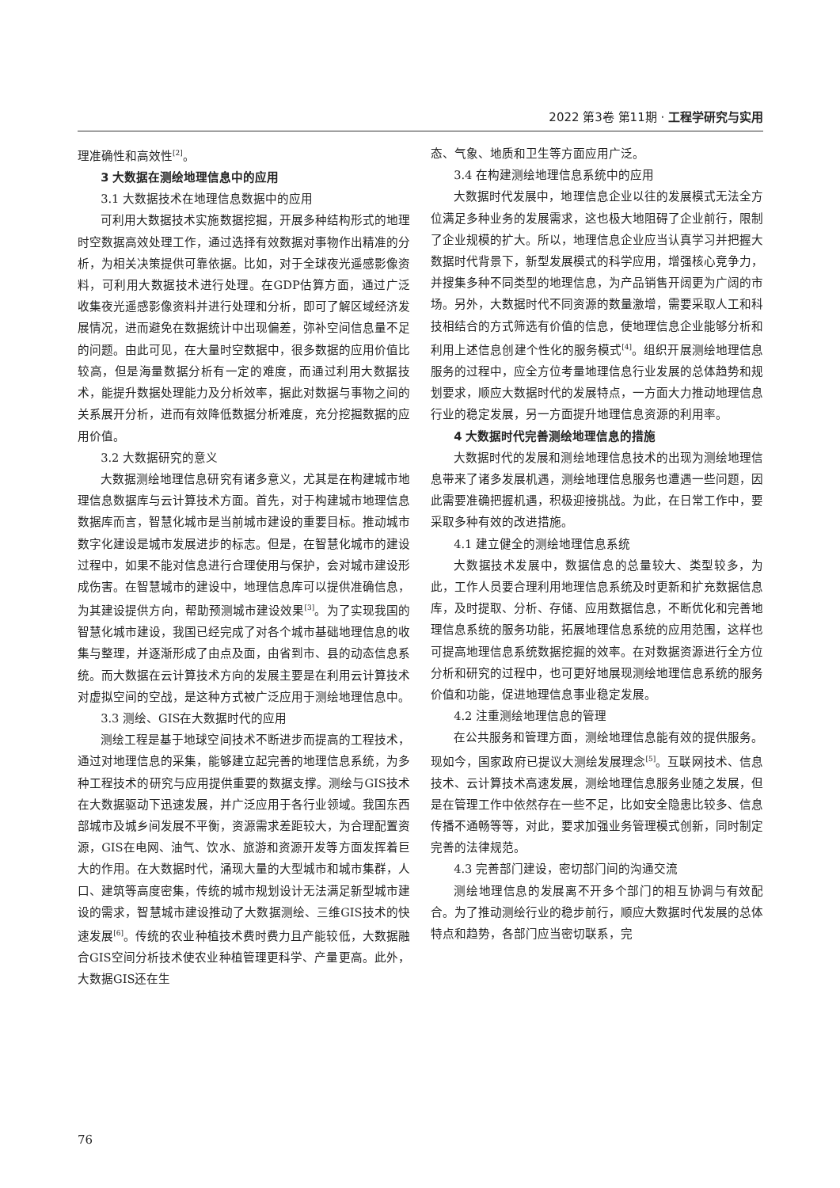2022 第3卷 第11期 · 工程学研究与实用
理准确性和高效性<sup>[2]</sup>。
3 大数据在测绘地理信息中的应用
3.1 大数据技术在地理信息数据中的应用
可利用大数据技术实施数据挖掘，开展多种结构形式的地理时空数据高效处理工作，通过选择有效数据对事物作出精准的分析，为相关决策提供可靠依据。比如，对于全球夜光遥感影像资料，可利用大数据技术进行处理。在GDP估算方面，通过广泛收集夜光遥感影像资料并进行处理和分析，即可了解区域经济发展情况，进而避免在数据统计中出现偏差，弥补空间信息量不足的问题。由此可见，在大量时空数据中，很多数据的应用价值比较高，但是海量数据分析有一定的难度，而通过利用大数据技术，能提升数据处理能力及分析效率，据此对数据与事物之间的关系展开分析，进而有效降低数据分析难度，充分挖掘数据的应用价值。
3.2 大数据研究的意义
大数据测绘地理信息研究有诸多意义，尤其是在构建城市地理信息数据库与云计算技术方面。首先，对于构建城市地理信息数据库而言，智慧化城市是当前城市建设的重要目标。推动城市数字化建设是城市发展进步的标志。但是，在智慧化城市的建设过程中，如果不能对信息进行合理使用与保护，会对城市建设形成伤害。在智慧城市的建设中，地理信息库可以提供准确信息，为其建设提供方向，帮助预测城市建设效果<sup>[3]</sup>。为了实现我国的智慧化城市建设，我国已经完成了对各个城市基础地理信息的收集与整理，并逐渐形成了由点及面，由省到市、县的动态信息系统。而大数据在云计算技术方向的发展主要是在利用云计算技术对虚拟空间的空战，是这种方式被广泛应用于测绘地理信息中。
3.3 测绘、GIS在大数据时代的应用
测绘工程是基于地球空间技术不断进步而提高的工程技术，通过对地理信息的采集，能够建立起完善的地理信息系统，为多种工程技术的研究与应用提供重要的数据支撑。测绘与GIS技术在大数据驱动下迅速发展，并广泛应用于各行业领域。我国东西部城市及城乡间发展不平衡，资源需求差距较大，为合理配置资源，GIS在电网、油气、饮水、旅游和资源开发等方面发挥着巨大的作用。在大数据时代，涌现大量的大型城市和城市集群，人口、建筑等高度密集，传统的城市规划设计无法满足新型城市建设的需求，智慧城市建设推动了大数据测绘、三维GIS技术的快速发展<sup>[6]</sup>。传统的农业种植技术费时费力且产能较低，大数据融合GIS空间分析技术使农业种植管理更科学、产量更高。此外，大数据GIS还在生
态、气象、地质和卫生等方面应用广泛。
3.4 在构建测绘地理信息系统中的应用
大数据时代发展中，地理信息企业以往的发展模式无法全方位满足多种业务的发展需求，这也极大地阻碍了企业前行，限制了企业规模的扩大。所以，地理信息企业应当认真学习并把握大数据时代背景下，新型发展模式的科学应用，增强核心竞争力，并搜集多种不同类型的地理信息，为产品销售开阔更为广阔的市场。另外，大数据时代不同资源的数量激增，需要采取人工和科技相结合的方式筛选有价值的信息，使地理信息企业能够分析和利用上述信息创建个性化的服务模式<sup>[4]</sup>。组织开展测绘地理信息服务的过程中，应全方位考量地理信息行业发展的总体趋势和规划要求，顺应大数据时代的发展特点，一方面大力推动地理信息行业的稳定发展，另一方面提升地理信息资源的利用率。
4 大数据时代完善测绘地理信息的措施
大数据时代的发展和测绘地理信息技术的出现为测绘地理信息带来了诸多发展机遇，测绘地理信息服务也遭遇一些问题，因此需要准确把握机遇，积极迎接挑战。为此，在日常工作中，要采取多种有效的改进措施。
4.1 建立健全的测绘地理信息系统
大数据技术发展中，数据信息的总量较大、类型较多，为此，工作人员要合理利用地理信息系统及时更新和扩充数据信息库，及时提取、分析、存储、应用数据信息，不断优化和完善地理信息系统的服务功能，拓展地理信息系统的应用范围，这样也可提高地理信息系统数据挖掘的效率。在对数据资源进行全方位分析和研究的过程中，也可更好地展现测绘地理信息系统的服务价值和功能，促进地理信息事业稳定发展。
4.2 注重测绘地理信息的管理
在公共服务和管理方面，测绘地理信息能有效的提供服务。现如今，国家政府已提议大测绘发展理念<sup>[5]</sup>。互联网技术、信息技术、云计算技术高速发展，测绘地理信息服务业随之发展，但是在管理工作中依然存在一些不足，比如安全隐患比较多、信息传播不通畅等等，对此，要求加强业务管理模式创新，同时制定完善的法律规范。
4.3 完善部门建设，密切部门间的沟通交流
测绘地理信息的发展离不开多个部门的相互协调与有效配合。为了推动测绘行业的稳步前行，顺应大数据时代发展的总体特点和趋势，各部门应当密切联系，完
76